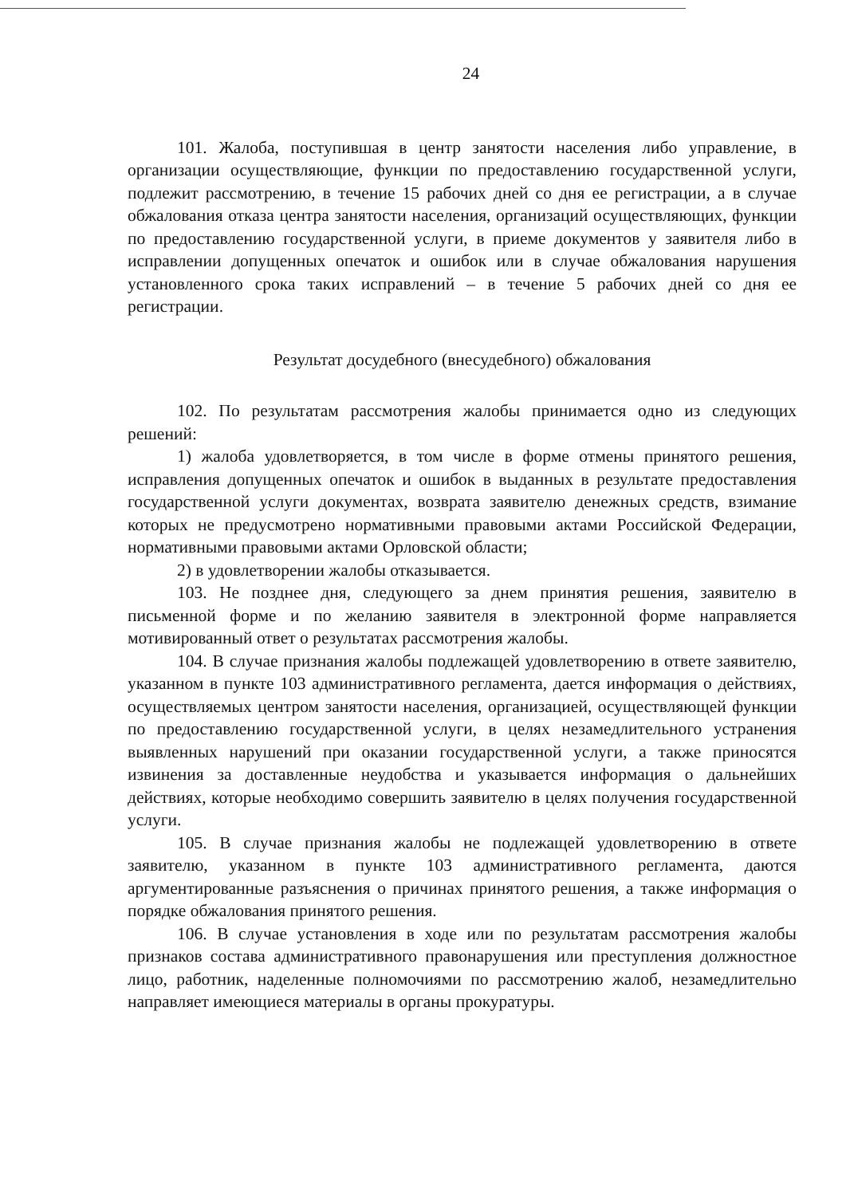24
101. Жалоба, поступившая в центр занятости населения либо управление, в организации осуществляющие, функции по предоставлению государственной услуги, подлежит рассмотрению, в течение 15 рабочих дней со дня ее регистрации, а в случае обжалования отказа центра занятости населения, организаций осуществляющих, функции по предоставлению государственной услуги, в приеме документов у заявителя либо в исправлении допущенных опечаток и ошибок или в случае обжалования нарушения установленного срока таких исправлений – в течение 5 рабочих дней со дня ее регистрации.
Результат досудебного (внесудебного) обжалования
102. По результатам рассмотрения жалобы принимается одно из следующих решений:
1) жалоба удовлетворяется, в том числе в форме отмены принятого решения, исправления допущенных опечаток и ошибок в выданных в результате предоставления государственной услуги документах, возврата заявителю денежных средств, взимание которых не предусмотрено нормативными правовыми актами Российской Федерации, нормативными правовыми актами Орловской области;
2) в удовлетворении жалобы отказывается.
103. Не позднее дня, следующего за днем принятия решения, заявителю в письменной форме и по желанию заявителя в электронной форме направляется мотивированный ответ о результатах рассмотрения жалобы.
104. В случае признания жалобы подлежащей удовлетворению в ответе заявителю, указанном в пункте 103 административного регламента, дается информация о действиях, осуществляемых центром занятости населения, организацией, осуществляющей функции по предоставлению государственной услуги, в целях незамедлительного устранения выявленных нарушений при оказании государственной услуги, а также приносятся извинения за доставленные неудобства и указывается информация о дальнейших действиях, которые необходимо совершить заявителю в целях получения государственной услуги.
105. В случае признания жалобы не подлежащей удовлетворению в ответе заявителю, указанном в пункте 103 административного регламента, даются аргументированные разъяснения о причинах принятого решения, а также информация о порядке обжалования принятого решения.
106. В случае установления в ходе или по результатам рассмотрения жалобы признаков состава административного правонарушения или преступления должностное лицо, работник, наделенные полномочиями по рассмотрению жалоб, незамедлительно направляет имеющиеся материалы в органы прокуратуры.